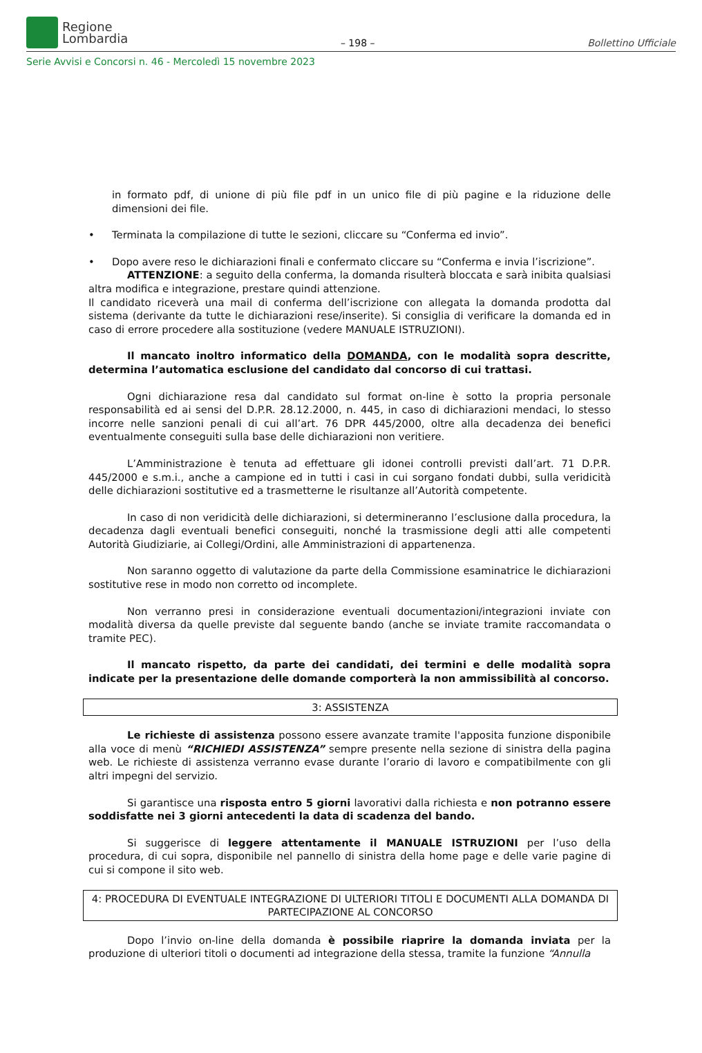Regione
Lombardia
– 198 –
Bollettino Ufficiale
Serie Avvisi e Concorsi n. 46 - Mercoledì 15 novembre 2023
in formato pdf, di unione di più file pdf in un unico file di più pagine e la riduzione delle dimensioni dei file.
• Terminata la compilazione di tutte le sezioni, cliccare su “Conferma ed invio”.
• Dopo avere reso le dichiarazioni finali e confermato cliccare su “Conferma e invia l’iscrizione”.
ATTENZIONE: a seguito della conferma, la domanda risulterà bloccata e sarà inibita qualsiasi altra modifica e integrazione, prestare quindi attenzione.
Il candidato riceverà una mail di conferma dell’iscrizione con allegata la domanda prodotta dal sistema (derivante da tutte le dichiarazioni rese/inserite). Si consiglia di verificare la domanda ed in caso di errore procedere alla sostituzione (vedere MANUALE ISTRUZIONI).
Il mancato inoltro informatico della DOMANDA, con le modalità sopra descritte, determina l’automatica esclusione del candidato dal concorso di cui trattasi.
Ogni dichiarazione resa dal candidato sul format on-line è sotto la propria personale responsabilità ed ai sensi del D.P.R. 28.12.2000, n. 445, in caso di dichiarazioni mendaci, lo stesso incorre nelle sanzioni penali di cui all’art. 76 DPR 445/2000, oltre alla decadenza dei benefici eventualmente conseguiti sulla base delle dichiarazioni non veritiere.
L’Amministrazione è tenuta ad effettuare gli idonei controlli previsti dall’art. 71 D.P.R. 445/2000 e s.m.i., anche a campione ed in tutti i casi in cui sorgano fondati dubbi, sulla veridicità delle dichiarazioni sostitutive ed a trasmetterne le risultanze all’Autorità competente.
In caso di non veridicità delle dichiarazioni, si determineranno l’esclusione dalla procedura, la decadenza dagli eventuali benefici conseguiti, nonché la trasmissione degli atti alle competenti Autorità Giudiziarie, ai Collegi/Ordini, alle Amministrazioni di appartenenza.
Non saranno oggetto di valutazione da parte della Commissione esaminatrice le dichiarazioni sostitutive rese in modo non corretto od incomplete.
Non verranno presi in considerazione eventuali documentazioni/integrazioni inviate con modalità diversa da quelle previste dal seguente bando (anche se inviate tramite raccomandata o tramite PEC).
Il mancato rispetto, da parte dei candidati, dei termini e delle modalità sopra indicate per la presentazione delle domande comporterà la non ammissibilità al concorso.
3: ASSISTENZA
Le richieste di assistenza possono essere avanzate tramite l'apposita funzione disponibile alla voce di menù “RICHIEDI ASSISTENZA” sempre presente nella sezione di sinistra della pagina web. Le richieste di assistenza verranno evase durante l’orario di lavoro e compatibilmente con gli altri impegni del servizio.
Si garantisce una risposta entro 5 giorni lavorativi dalla richiesta e non potranno essere soddisfatte nei 3 giorni antecedenti la data di scadenza del bando.
Si suggerisce di leggere attentamente il MANUALE ISTRUZIONI per l’uso della procedura, di cui sopra, disponibile nel pannello di sinistra della home page e delle varie pagine di cui si compone il sito web.
4: PROCEDURA DI EVENTUALE INTEGRAZIONE DI ULTERIORI TITOLI E DOCUMENTI ALLA DOMANDA DI PARTECIPAZIONE AL CONCORSO
Dopo l’invio on-line della domanda è possibile riaprire la domanda inviata per la produzione di ulteriori titoli o documenti ad integrazione della stessa, tramite la funzione “Annulla